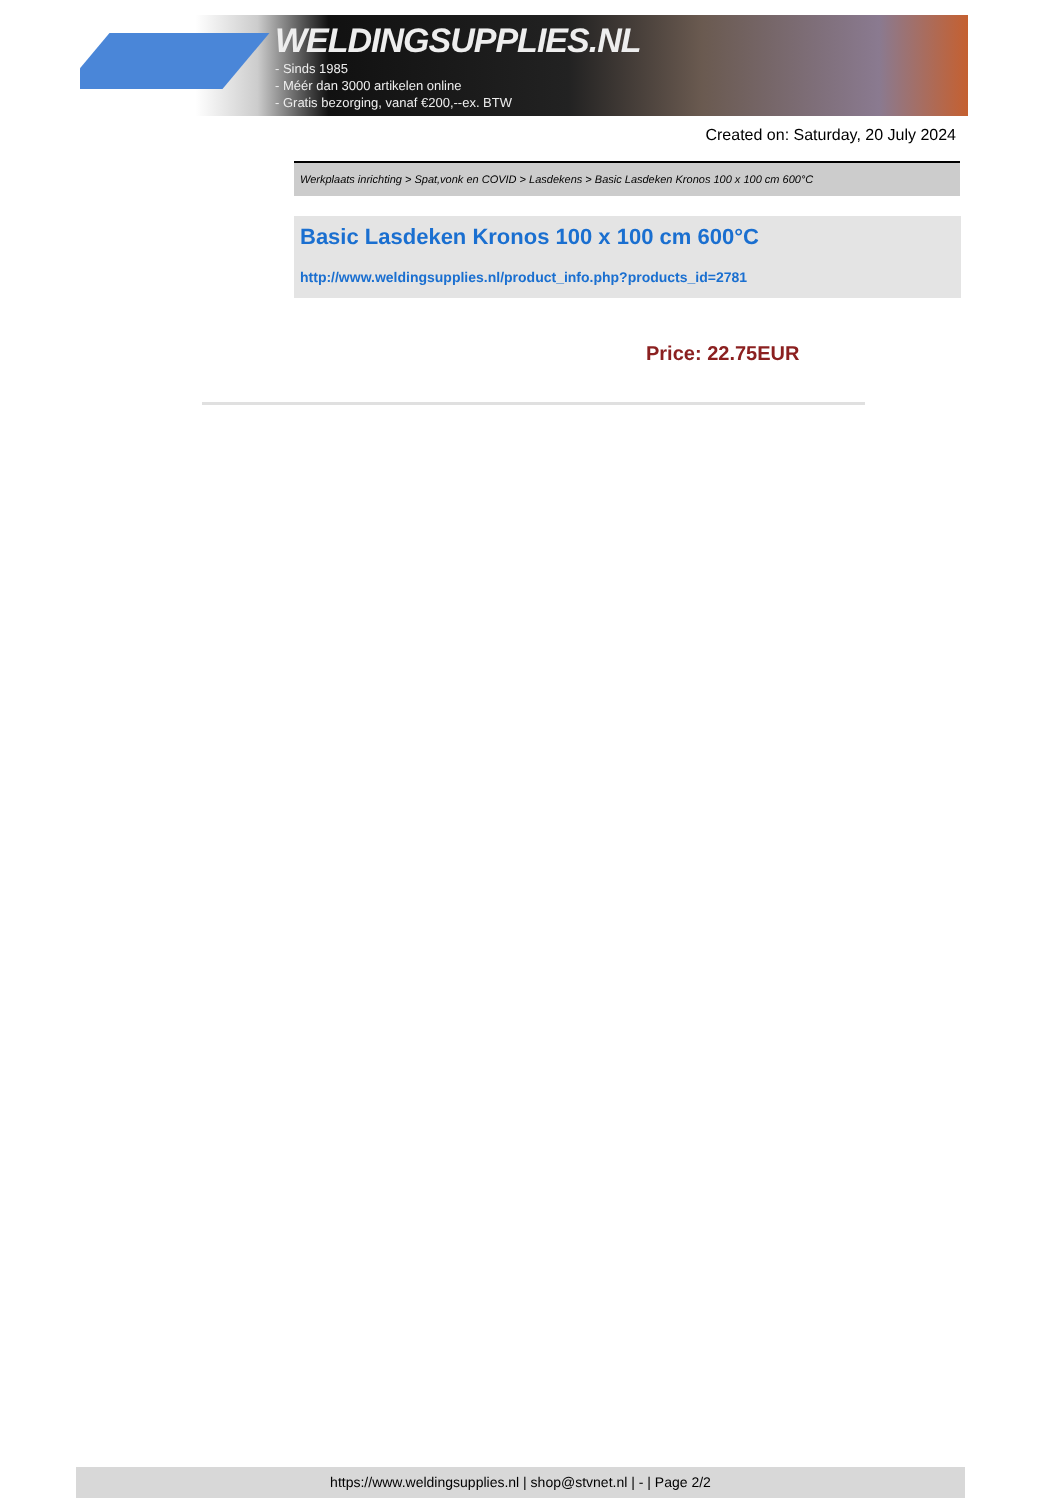WELDINGSUPPLIES.NL
- Sinds 1985
- Méér dan 3000 artikelen online
- Gratis bezorging, vanaf €200,--ex. BTW
Created on: Saturday, 20 July 2024
Werkplaats inrichting > Spat,vonk en COVID > Lasdekens > Basic Lasdeken Kronos 100 x 100 cm 600°C
Basic Lasdeken Kronos 100 x 100 cm 600°C
http://www.weldingsupplies.nl/product_info.php?products_id=2781
Price: 22.75EUR
https://www.weldingsupplies.nl | shop@stvnet.nl | - | Page 2/2